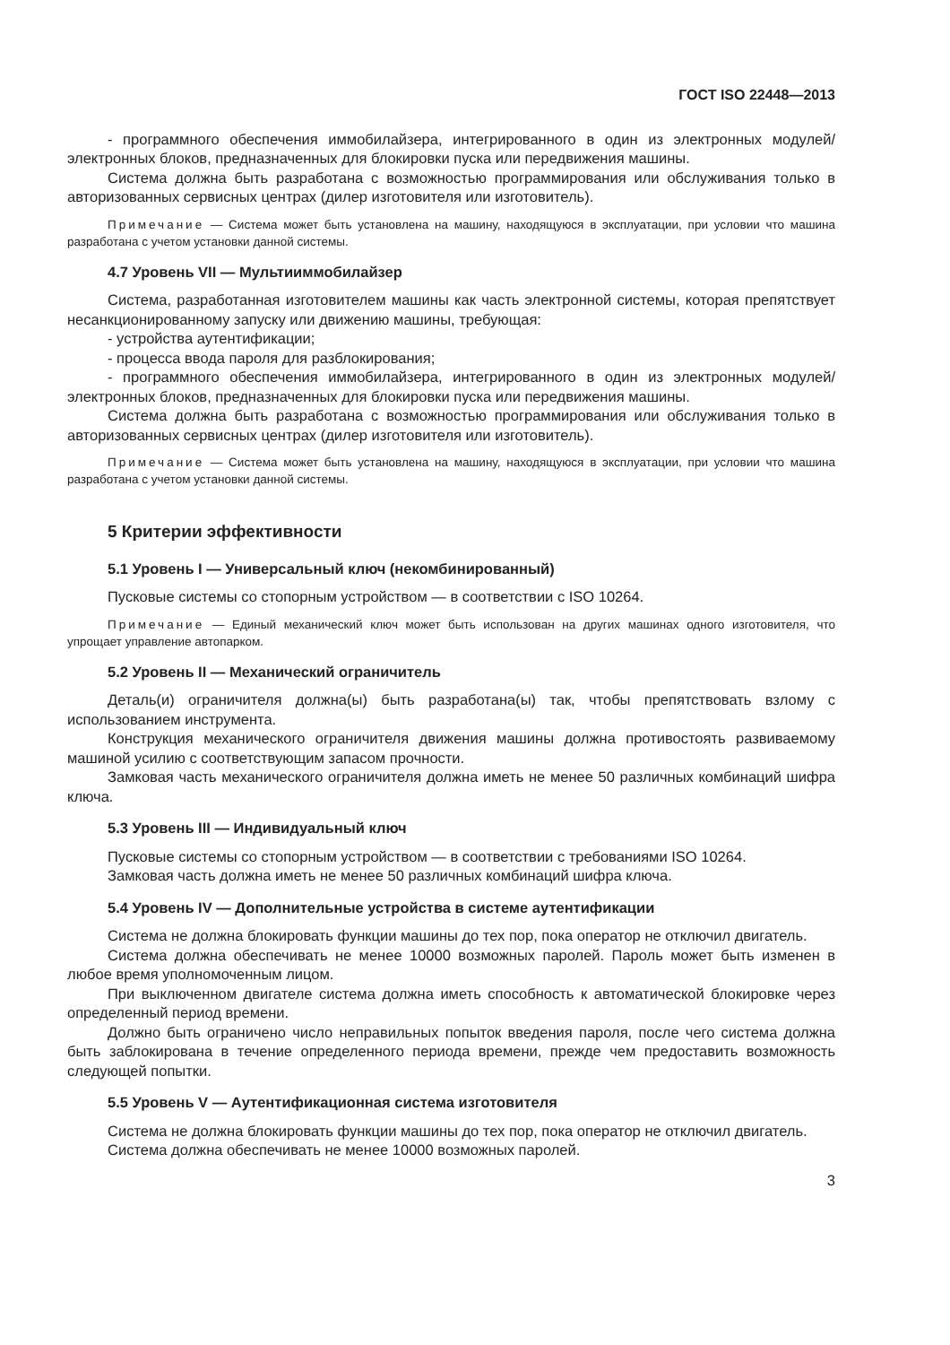ГОСТ ISO 22448—2013
- программного обеспечения иммобилайзера, интегрированного в один из электронных модулей/ электронных блоков, предназначенных для блокировки пуска или передвижения машины.
Система должна быть разработана с возможностью программирования или обслуживания только в авторизованных сервисных центрах (дилер изготовителя или изготовитель).
Примечание — Система может быть установлена на машину, находящуюся в эксплуатации, при условии что машина разработана с учетом установки данной системы.
4.7 Уровень VII — Мультииммобилайзер
Система, разработанная изготовителем машины как часть электронной системы, которая препятствует несанкционированному запуску или движению машины, требующая:
- устройства аутентификации;
- процесса ввода пароля для разблокирования;
- программного обеспечения иммобилайзера, интегрированного в один из электронных модулей/ электронных блоков, предназначенных для блокировки пуска или передвижения машины.
Система должна быть разработана с возможностью программирования или обслуживания только в авторизованных сервисных центрах (дилер изготовителя или изготовитель).
Примечание — Система может быть установлена на машину, находящуюся в эксплуатации, при условии что машина разработана с учетом установки данной системы.
5 Критерии эффективности
5.1 Уровень I — Универсальный ключ (некомбинированный)
Пусковые системы со стопорным устройством — в соответствии с ISO 10264.
Примечание — Единый механический ключ может быть использован на других машинах одного изготовителя, что упрощает управление автопарком.
5.2 Уровень II — Механический ограничитель
Деталь(и) ограничителя должна(ы) быть разработана(ы) так, чтобы препятствовать взлому с использованием инструмента.
Конструкция механического ограничителя движения машины должна противостоять развиваемому машиной усилию с соответствующим запасом прочности.
Замковая часть механического ограничителя должна иметь не менее 50 различных комбинаций шифра ключа.
5.3 Уровень III — Индивидуальный ключ
Пусковые системы со стопорным устройством — в соответствии с требованиями ISO 10264.
Замковая часть должна иметь не менее 50 различных комбинаций шифра ключа.
5.4 Уровень IV — Дополнительные устройства в системе аутентификации
Система не должна блокировать функции машины до тех пор, пока оператор не отключил двигатель.
Система должна обеспечивать не менее 10000 возможных паролей. Пароль может быть изменен в любое время уполномоченным лицом.
При выключенном двигателе система должна иметь способность к автоматической блокировке через определенный период времени.
Должно быть ограничено число неправильных попыток введения пароля, после чего система должна быть заблокирована в течение определенного периода времени, прежде чем предоставить возможность следующей попытки.
5.5 Уровень V — Аутентификационная система изготовителя
Система не должна блокировать функции машины до тех пор, пока оператор не отключил двигатель.
Система должна обеспечивать не менее 10000 возможных паролей.
3